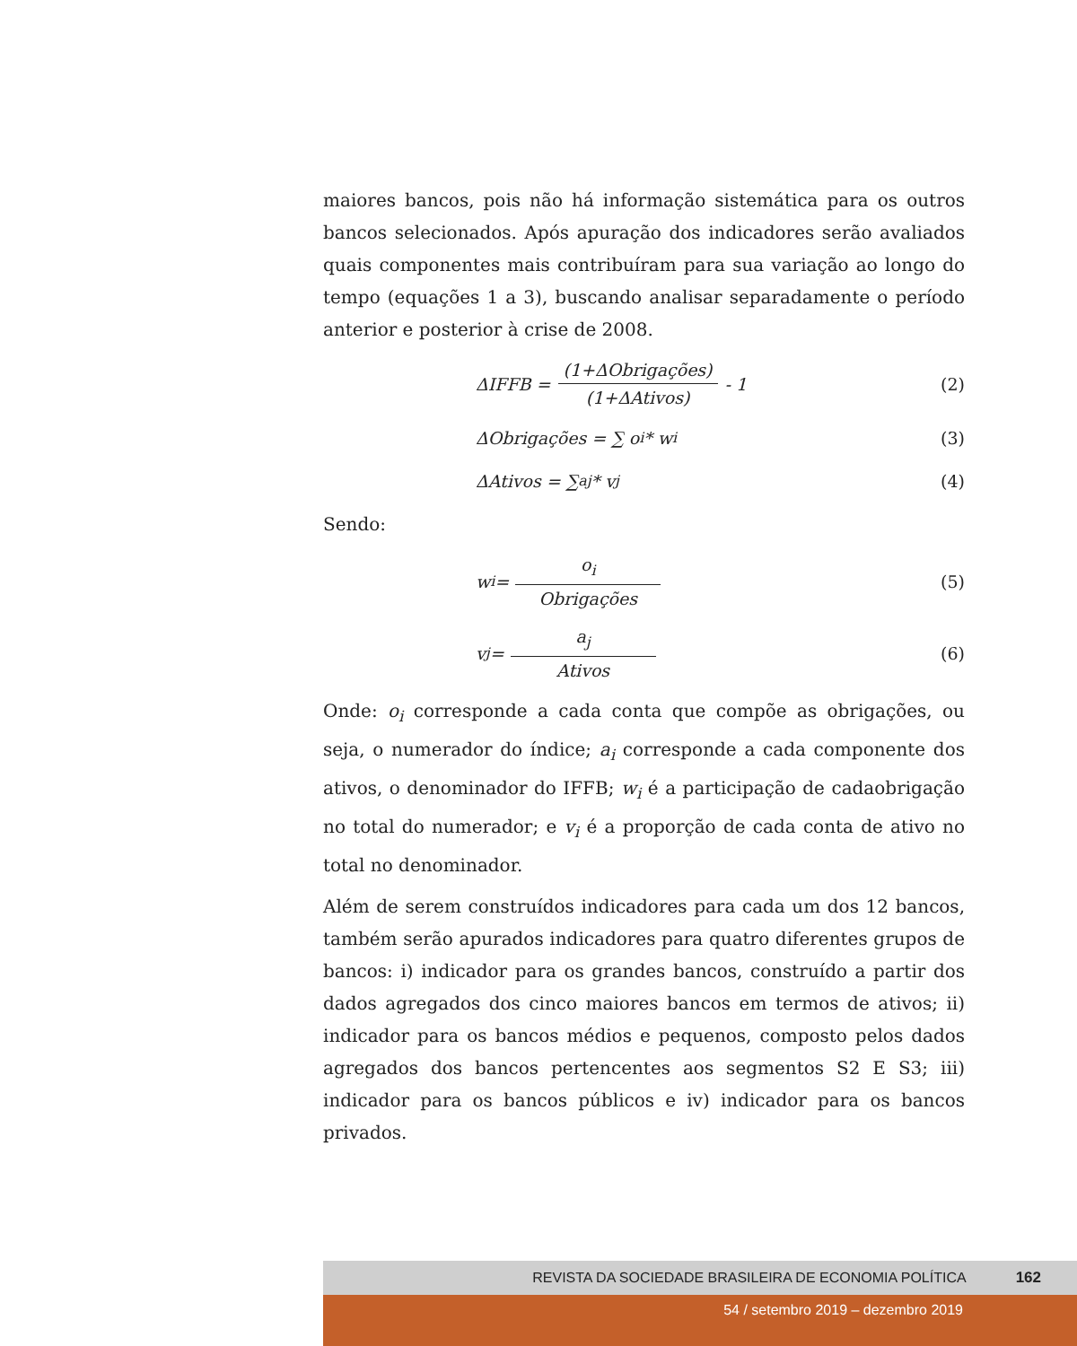maiores bancos, pois não há informação sistemática para os outros bancos selecionados. Após apuração dos indicadores serão avaliados quais componentes mais contribuíram para sua variação ao longo do tempo (equações 1 a 3), buscando analisar separadamente o período anterior e posterior à crise de 2008.
ΔIFFB = (1+ΔObrigações) (1+ΔAtivos) - 1 (2)
ΔObrigações = ∑ o<sub>i</sub> * w<sub>i</sub> (3)
ΔAtivos = ∑<sub>aj</sub> * v<sub>j</sub> (4)
Sendo:
w<sub>i</sub> = o<sub>i</sub> Obrigações (5)
v<sub>j</sub> = a<sub>j</sub> Ativos (6)
Onde: o<sub>i</sub> corresponde a cada conta que compõe as obrigações, ou seja, o numerador do índice; a<sub>i</sub> corresponde a cada componente dos ativos, o denominador do IFFB; w<sub>i</sub> é a participação de cadaobrigação no total do numerador; e v<sub>i</sub> é a proporção de cada conta de ativo no total no denominador.
Além de serem construídos indicadores para cada um dos 12 bancos, também serão apurados indicadores para quatro diferentes grupos de bancos: i) indicador para os grandes bancos, construído a partir dos dados agregados dos cinco maiores bancos em termos de ativos; ii) indicador para os bancos médios e pequenos, composto pelos dados agregados dos bancos pertencentes aos segmentos S2 E S3; iii) indicador para os bancos públicos e iv) indicador para os bancos privados.
REVISTA DA SOCIEDADE BRASILEIRA DE ECONOMIA POLÍTICA 162
54 / setembro 2019 – dezembro 2019